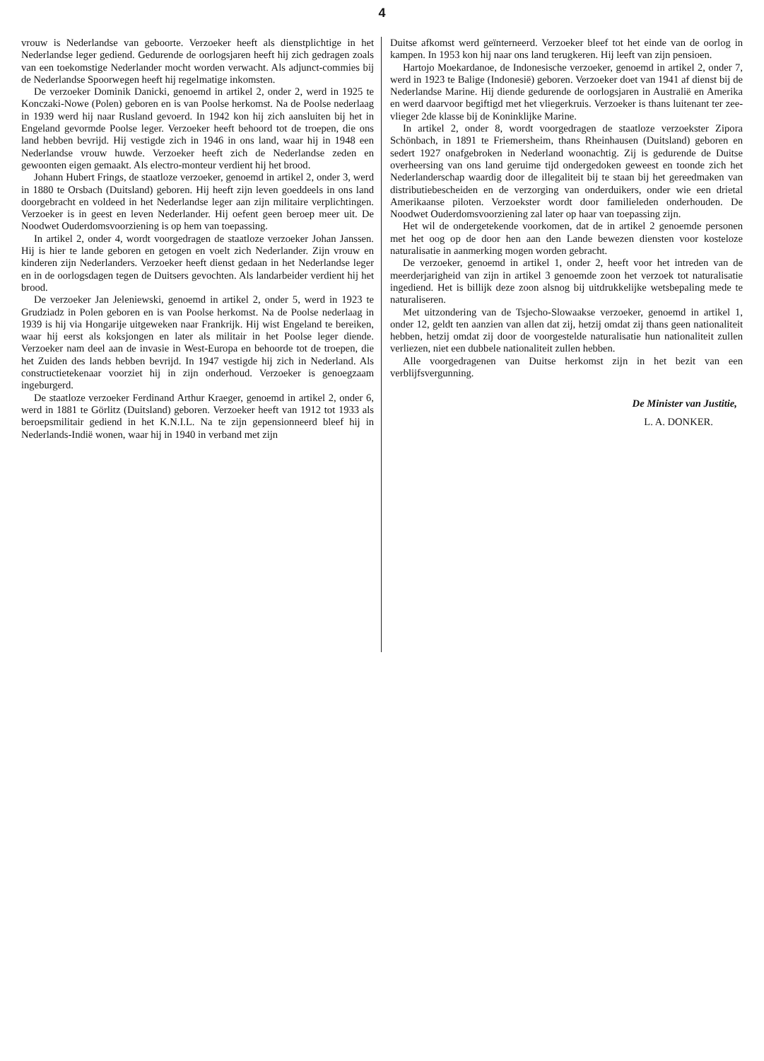4
vrouw is Nederlandse van geboorte. Verzoeker heeft als dienstplichtige in het Nederlandse leger gediend. Gedurende de oorlogsjaren heeft hij zich gedragen zoals van een toekomstige Nederlander mocht worden verwacht. Als adjunct-commies bij de Nederlandse Spoorwegen heeft hij regelmatige inkomsten.
De verzoeker Dominik Danicki, genoemd in artikel 2, onder 2, werd in 1925 te Konczaki-Nowe (Polen) geboren en is van Poolse herkomst. Na de Poolse nederlaag in 1939 werd hij naar Rusland gevoerd. In 1942 kon hij zich aansluiten bij het in Engeland gevormde Poolse leger. Verzoeker heeft behoord tot de troepen, die ons land hebben bevrijd. Hij vestigde zich in 1946 in ons land, waar hij in 1948 een Nederlandse vrouw huwde. Verzoeker heeft zich de Nederlandse zeden en gewoonten eigen gemaakt. Als electro-monteur verdient hij het brood.
Johann Hubert Frings, de staatloze verzoeker, genoemd in artikel 2, onder 3, werd in 1880 te Orsbach (Duitsland) geboren. Hij heeft zijn leven goeddeels in ons land doorgebracht en voldeed in het Nederlandse leger aan zijn militaire verplichtingen. Verzoeker is in geest en leven Nederlander. Hij oefent geen beroep meer uit. De Noodwet Ouderdomsvoorziening is op hem van toepassing.
In artikel 2, onder 4, wordt voorgedragen de staatloze verzoeker Johan Janssen. Hij is hier te lande geboren en getogen en voelt zich Nederlander. Zijn vrouw en kinderen zijn Nederlanders. Verzoeker heeft dienst gedaan in het Nederlandse leger en in de oorlogsdagen tegen de Duitsers gevochten. Als landarbeider verdient hij het brood.
De verzoeker Jan Jeleniewski, genoemd in artikel 2, onder 5, werd in 1923 te Grudziadz in Polen geboren en is van Poolse herkomst. Na de Poolse nederlaag in 1939 is hij via Hongarije uitgeweken naar Frankrijk. Hij wist Engeland te bereiken, waar hij eerst als koksjongen en later als militair in het Poolse leger diende. Verzoeker nam deel aan de invasie in West-Europa en behoorde tot de troepen, die het Zuiden des lands hebben bevrijd. In 1947 vestigde hij zich in Nederland. Als constructietekenaar voorziet hij in zijn onderhoud. Verzoeker is genoegzaam ingeburgerd.
De staatloze verzoeker Ferdinand Arthur Kraeger, genoemd in artikel 2, onder 6, werd in 1881 te Görlitz (Duitsland) geboren. Verzoeker heeft van 1912 tot 1933 als beroepsmilitair gediend in het K.N.I.L. Na te zijn gepensionneerd bleef hij in Nederlands-Indië wonen, waar hij in 1940 in verband met zijn
Duitse afkomst werd geïnterneerd. Verzoeker bleef tot het einde van de oorlog in kampen. In 1953 kon hij naar ons land terugkeren. Hij leeft van zijn pensioen.
Hartojo Moekardanoe, de Indonesische verzoeker, genoemd in artikel 2, onder 7, werd in 1923 te Balige (Indonesië) geboren. Verzoeker doet van 1941 af dienst bij de Nederlandse Marine. Hij diende gedurende de oorlogsjaren in Australië en Amerika en werd daarvoor begiftigd met het vliegerkruis. Verzoeker is thans luitenant ter zee-vlieger 2de klasse bij de Koninklijke Marine.
In artikel 2, onder 8, wordt voorgedragen de staatloze verzoekster Zipora Schönbach, in 1891 te Friemersheim, thans Rheinhausen (Duitsland) geboren en sedert 1927 onafgebroken in Nederland woonachtig. Zij is gedurende de Duitse overheersing van ons land geruime tijd ondergedoken geweest en toonde zich het Nederlanderschap waardig door de illegaliteit bij te staan bij het gereedmaken van distributiebescheiden en de verzorging van onderduikers, onder wie een drietal Amerikaanse piloten. Verzoekster wordt door familieleden onderhouden. De Noodwet Ouderdomsvoorziening zal later op haar van toepassing zijn.
Het wil de ondergetekende voorkomen, dat de in artikel 2 genoemde personen met het oog op de door hen aan den Lande bewezen diensten voor kosteloze naturalisatie in aanmerking mogen worden gebracht.
De verzoeker, genoemd in artikel 1, onder 2, heeft voor het intreden van de meerderjarigheid van zijn in artikel 3 genoemde zoon het verzoek tot naturalisatie ingediend. Het is billijk deze zoon alsnog bij uitdrukkelijke wetsbepaling mede te naturaliseren.
Met uitzondering van de Tsjecho-Slowaakse verzoeker, genoemd in artikel 1, onder 12, geldt ten aanzien van allen dat zij, hetzij omdat zij thans geen nationaliteit hebben, hetzij omdat zij door de voorgestelde naturalisatie hun nationaliteit zullen verliezen, niet een dubbele nationaliteit zullen hebben.
Alle voorgedragenen van Duitse herkomst zijn in het bezit van een verblijfsvergunning.
De Minister van Justitie,
L. A. DONKER.